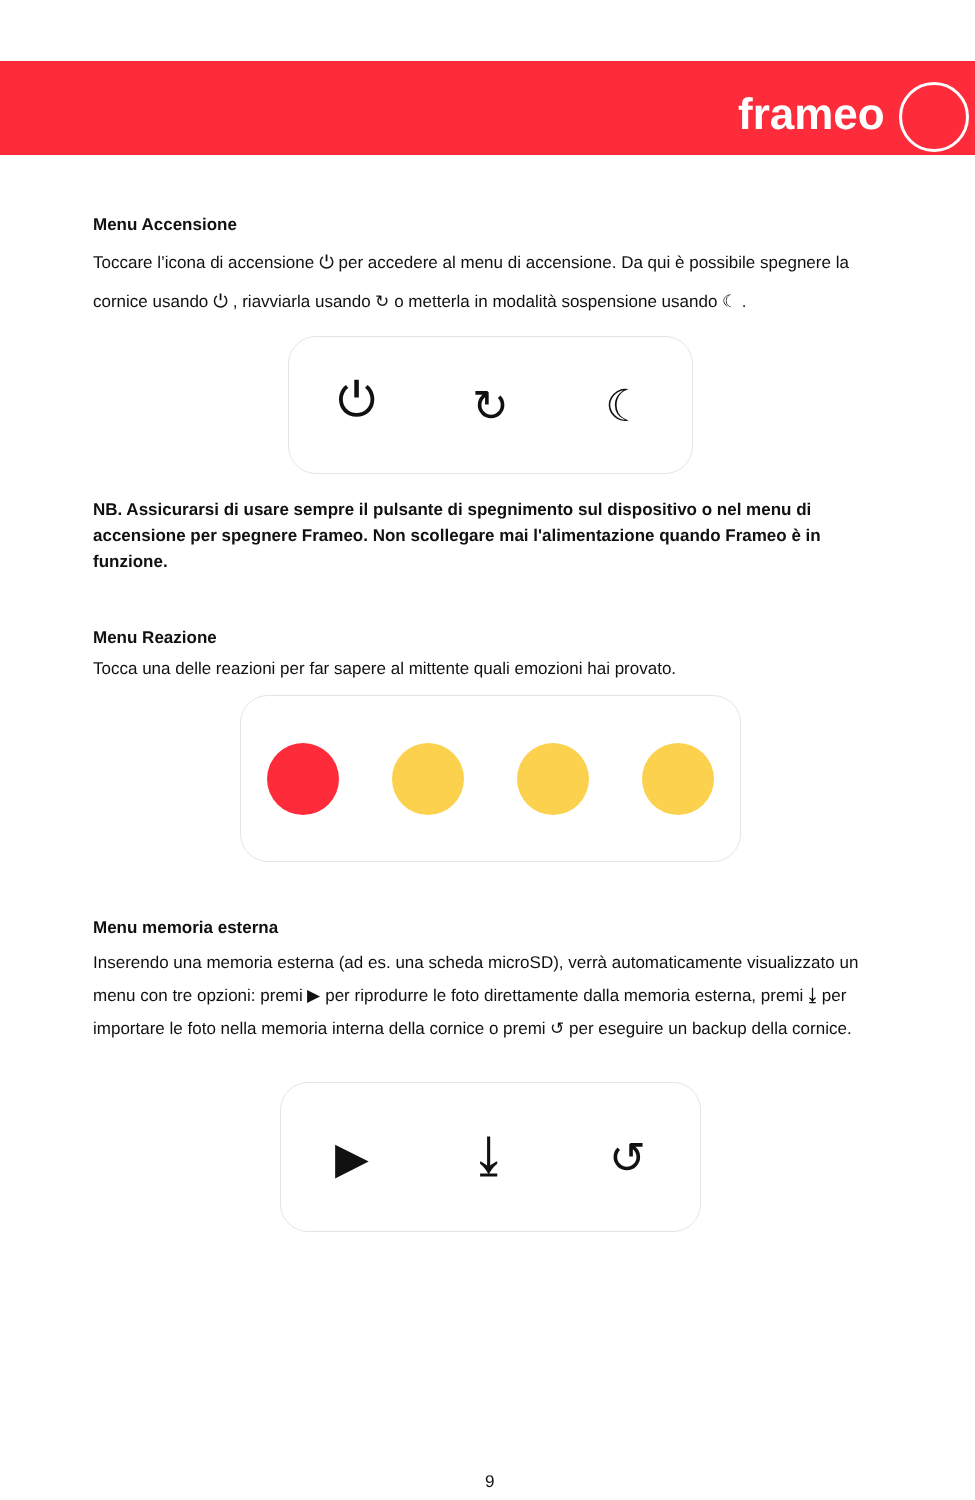frameo
Menu Accensione
Toccare l’icona di accensione ⏻ per accedere al menu di accensione. Da qui è possibile spegnere la cornice usando ⏻ , riavviarla usando ↻ o metterla in modalità sospensione usando ☾ .
⏻ ↻ ☾
NB. Assicurarsi di usare sempre il pulsante di spegnimento sul dispositivo o nel menu di accensione per spegnere Frameo. Non scollegare mai l'alimentazione quando Frameo è in funzione.
Menu Reazione
Tocca una delle reazioni per far sapere al mittente quali emozioni hai provato.
Menu memoria esterna
Inserendo una memoria esterna (ad es. una scheda microSD), verrà automaticamente visualizzato un menu con tre opzioni: premi ▶ per riprodurre le foto direttamente dalla memoria esterna, premi ⤓ per importare le foto nella memoria interna della cornice o premi ↺ per eseguire un backup della cornice.
▶ ⤓ ↺
9